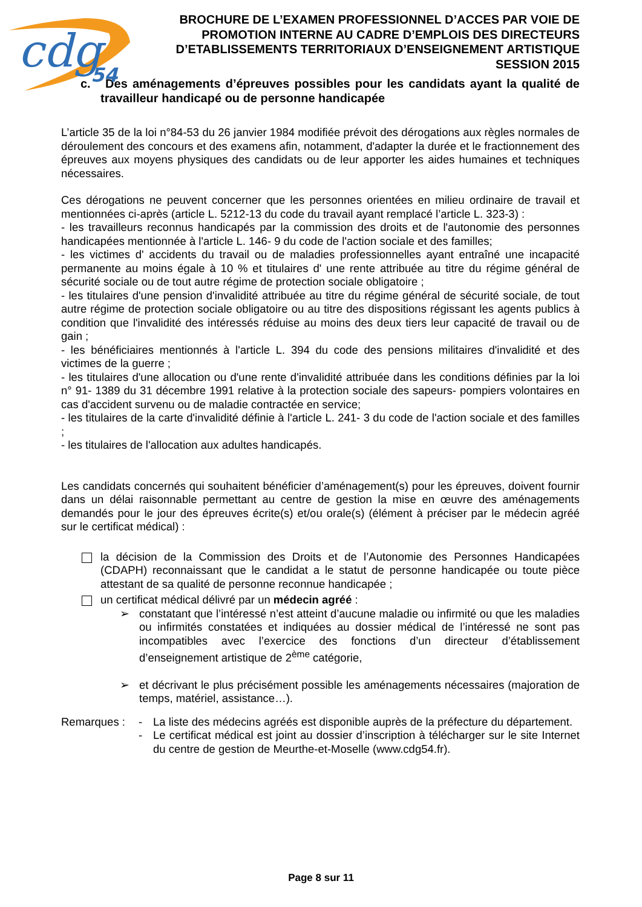cdg
54
BROCHURE DE L’EXAMEN PROFESSIONNEL D’ACCES PAR VOIE DE PROMOTION INTERNE AU CADRE D’EMPLOIS DES DIRECTEURS D’ETABLISSEMENTS TERRITORIAUX D’ENSEIGNEMENT ARTISTIQUE
SESSION 2015
c. Des aménagements d’épreuves possibles pour les candidats ayant la qualité de travailleur handicapé ou de personne handicapée
L’article 35 de la loi n°84-53 du 26 janvier 1984 modifiée prévoit des dérogations aux règles normales de déroulement des concours et des examens afin, notamment, d'adapter la durée et le fractionnement des épreuves aux moyens physiques des candidats ou de leur apporter les aides humaines et techniques nécessaires.
Ces dérogations ne peuvent concerner que les personnes orientées en milieu ordinaire de travail et mentionnées ci-après (article L. 5212-13 du code du travail ayant remplacé l’article L. 323-3) :
- les travailleurs reconnus handicapés par la commission des droits et de l'autonomie des personnes handicapées mentionnée à l'article L. 146- 9 du code de l'action sociale et des familles;
- les victimes d' accidents du travail ou de maladies professionnelles ayant entraîné une incapacité permanente au moins égale à 10 % et titulaires d' une rente attribuée au titre du régime général de sécurité sociale ou de tout autre régime de protection sociale obligatoire ;
- les titulaires d'une pension d'invalidité attribuée au titre du régime général de sécurité sociale, de tout autre régime de protection sociale obligatoire ou au titre des dispositions régissant les agents publics à condition que l'invalidité des intéressés réduise au moins des deux tiers leur capacité de travail ou de gain ;
- les bénéficiaires mentionnés à l'article L. 394 du code des pensions militaires d'invalidité et des victimes de la guerre ;
- les titulaires d'une allocation ou d'une rente d'invalidité attribuée dans les conditions définies par la loi n° 91- 1389 du 31 décembre 1991 relative à la protection sociale des sapeurs- pompiers volontaires en cas d'accident survenu ou de maladie contractée en service;
- les titulaires de la carte d'invalidité définie à l'article L. 241- 3 du code de l'action sociale et des familles ;
- les titulaires de l'allocation aux adultes handicapés.
Les candidats concernés qui souhaitent bénéficier d’aménagement(s) pour les épreuves, doivent fournir dans un délai raisonnable permettant au centre de gestion la mise en œuvre des aménagements demandés pour le jour des épreuves écrite(s) et/ou orale(s) (élément à préciser par le médecin agréé sur le certificat médical) :
la décision de la Commission des Droits et de l’Autonomie des Personnes Handicapées (CDAPH) reconnaissant que le candidat a le statut de personne handicapée ou toute pièce attestant de sa qualité de personne reconnue handicapée ;
un certificat médical délivré par un médecin agréé :
➢ constatant que l’intéressé n’est atteint d’aucune maladie ou infirmité ou que les maladies ou infirmités constatées et indiquées au dossier médical de l’intéressé ne sont pas incompatibles avec l’exercice des fonctions d’un directeur d’établissement d’enseignement artistique de 2<sup>ème</sup> catégorie,
➢ et décrivant le plus précisément possible les aménagements nécessaires (majoration de temps, matériel, assistance…).
Remarques : - La liste des médecins agréés est disponible auprès de la préfecture du département.
- Le certificat médical est joint au dossier d’inscription à télécharger sur le site Internet du centre de gestion de Meurthe-et-Moselle (www.cdg54.fr).
Page 8 sur 11